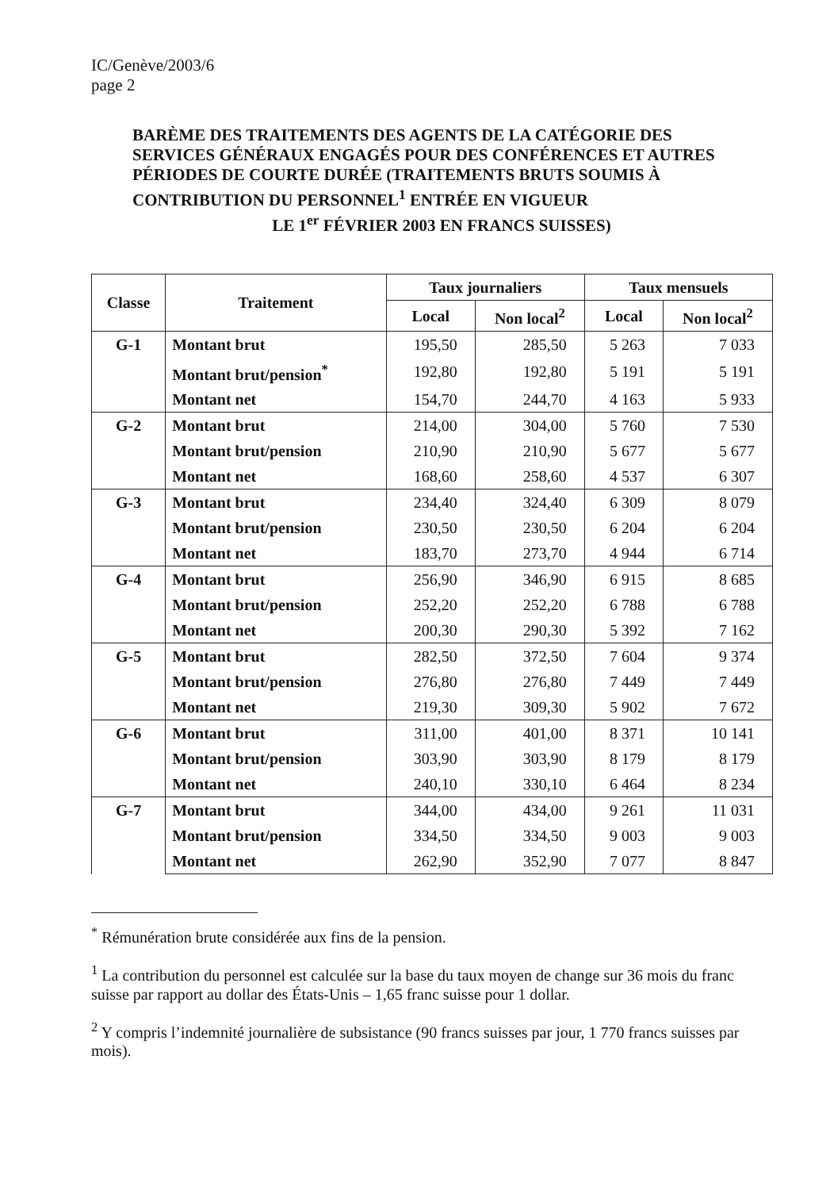IC/Genève/2003/6
page 2
BARÈME DES TRAITEMENTS DES AGENTS DE LA CATÉGORIE DES SERVICES GÉNÉRAUX ENGAGÉS POUR DES CONFÉRENCES ET AUTRES PÉRIODES DE COURTE DURÉE (TRAITEMENTS BRUTS SOUMIS À CONTRIBUTION DU PERSONNEL<sup>1</sup> ENTRÉE EN VIGUEUR
LE 1<sup>er</sup> FÉVRIER 2003 EN FRANCS SUISSES)
| Classe | Traitement | Taux journaliers | | Taux mensuels | |
| --- | --- | --- | --- | --- | --- |
| | | Local | Non local<sup>2</sup> | Local | Non local<sup>2</sup> |
| G-1 | Montant brut | 195,50 | 285,50 | 5 263 | 7 033 |
| | Montant brut/pension<sup>*</sup> | 192,80 | 192,80 | 5 191 | 5 191 |
| | Montant net | 154,70 | 244,70 | 4 163 | 5 933 |
| G-2 | Montant brut | 214,00 | 304,00 | 5 760 | 7 530 |
| | Montant brut/pension | 210,90 | 210,90 | 5 677 | 5 677 |
| | Montant net | 168,60 | 258,60 | 4 537 | 6 307 |
| G-3 | Montant brut | 234,40 | 324,40 | 6 309 | 8 079 |
| | Montant brut/pension | 230,50 | 230,50 | 6 204 | 6 204 |
| | Montant net | 183,70 | 273,70 | 4 944 | 6 714 |
| G-4 | Montant brut | 256,90 | 346,90 | 6 915 | 8 685 |
| | Montant brut/pension | 252,20 | 252,20 | 6 788 | 6 788 |
| | Montant net | 200,30 | 290,30 | 5 392 | 7 162 |
| G-5 | Montant brut | 282,50 | 372,50 | 7 604 | 9 374 |
| | Montant brut/pension | 276,80 | 276,80 | 7 449 | 7 449 |
| | Montant net | 219,30 | 309,30 | 5 902 | 7 672 |
| G-6 | Montant brut | 311,00 | 401,00 | 8 371 | 10 141 |
| | Montant brut/pension | 303,90 | 303,90 | 8 179 | 8 179 |
| | Montant net | 240,10 | 330,10 | 6 464 | 8 234 |
| G-7 | Montant brut | 344,00 | 434,00 | 9 261 | 11 031 |
| | Montant brut/pension | 334,50 | 334,50 | 9 003 | 9 003 |
| | Montant net | 262,90 | 352,90 | 7 077 | 8 847 |
<sup>*</sup> Rémunération brute considérée aux fins de la pension.
<sup>1</sup> La contribution du personnel est calculée sur la base du taux moyen de change sur 36 mois du franc suisse par rapport au dollar des États-Unis – 1,65 franc suisse pour 1 dollar.
<sup>2</sup> Y compris l’indemnité journalière de subsistance (90 francs suisses par jour, 1 770 francs suisses par mois).